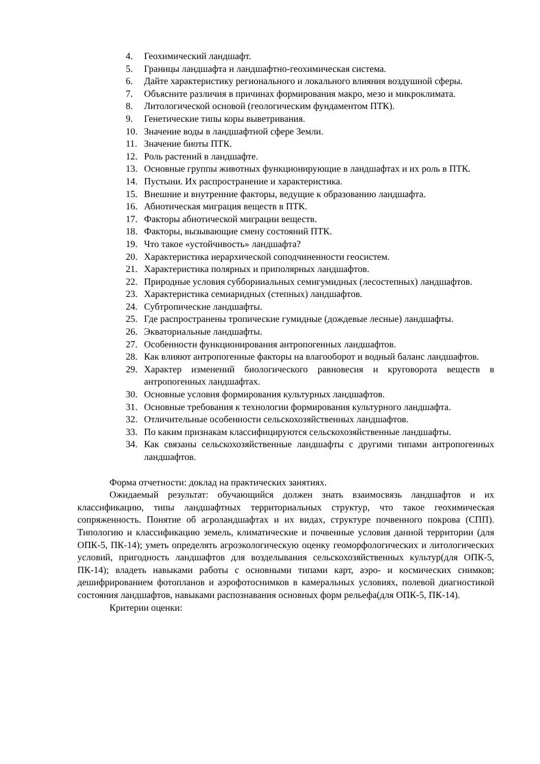4. Геохимический ландшафт.
5. Границы ландшафта и ландшафтно-геохимическая система.
6. Дайте характеристику регионального и локального влияния воздушной сферы.
7. Объясните различия в причинах формирования макро, мезо и микроклимата.
8. Литологической основой (геологическим фундаментом ПТК).
9. Генетические типы коры выветривания.
10. Значение воды в ландшафтной сфере Земли.
11. Значение биоты ПТК.
12. Роль растений в ландшафте.
13. Основные группы животных функционирующие в ландшафтах и их роль в ПТК.
14. Пустыни. Их распространение и характеристика.
15. Внешние и внутренние факторы, ведущие к образованию ландшафта.
16. Абиотическая миграция веществ в ПТК.
17. Факторы абиотической миграции веществ.
18. Факторы, вызывающие смену состояний ПТК.
19. Что такое «устойчивость» ландшафта?
20. Характеристика иерархической соподчиненности геосистем.
21. Характеристика полярных и приполярных ландшафтов.
22. Природные условия субборииальных семигумидных (лесостепных) ландшафтов.
23. Характеристика семиаридных (степных) ландшафтов.
24. Субтропические ландшафты.
25. Где распространены тропические гумидные (дождевые лесные) ландшафты.
26. Экваториальные ландшафты.
27. Особенности функционирования антропогенных ландшафтов.
28. Как влияют антропогенные факторы на влагооборот и водный баланс ландшафтов.
29. Характер изменений биологического равновесия и круговорота веществ в антропогенных ландшафтах.
30. Основные условия формирования культурных ландшафтов.
31. Основные требования к технологии формирования культурного ландшафта.
32. Отличительные особенности сельскохозяйственных ландшафтов.
33. По каким признакам классифицируются сельскохозяйственные ландшафты.
34. Как связаны сельскохозяйственные ландшафты с другими типами антропогенных ландшафтов.
Форма отчетности: доклад на практических занятиях.
Ожидаемый результат: обучающийся должен знать взаимосвязь ландшафтов и их классификацию, типы ландшафтных территориальных структур, что такое геохимическая сопряженность. Понятие об агроландшафтах и их видах, структуре почвенного покрова (СПП). Типологию и классификацию земель, климатические и почвенные условия данной территории (для ОПК-5, ПК-14); уметь определять агроэкологическую оценку геоморфологических и литологических условий, пригодность ландшафтов для возделывания сельскохозяйственных культур(для ОПК-5, ПК-14); владеть навыками работы с основными типами карт, аэро- и космических снимков; дешифрированием фотопланов и аэрофотоснимков в камеральных условиях, полевой диагностикой состояния ландшафтов, навыками распознавания основных форм рельефа(для ОПК-5, ПК-14).
Критерии оценки: